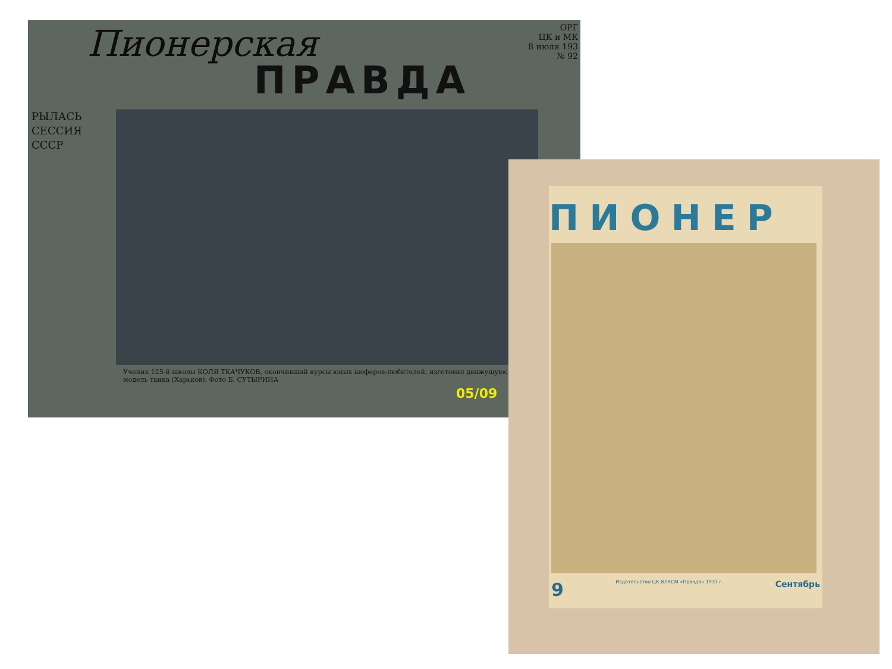ОРГ
ЦК и МК
8 июля 193
№ 92
Пионерская
ПРАВДА
РЫЛАСЬ
СЕССИЯ
СССР
Ученик 125-й школы КОЛЯ ТКАЧУКОВ, окончивший курсы юных шоферов-любителей, изготовил движущуюся модель танка (Харьков). Фото Б. СУТЫРИНА
05/09
ПИОНЕР
9 Издательство ЦК ВЛКСМ «Правда» 1937 г. Сентябрь